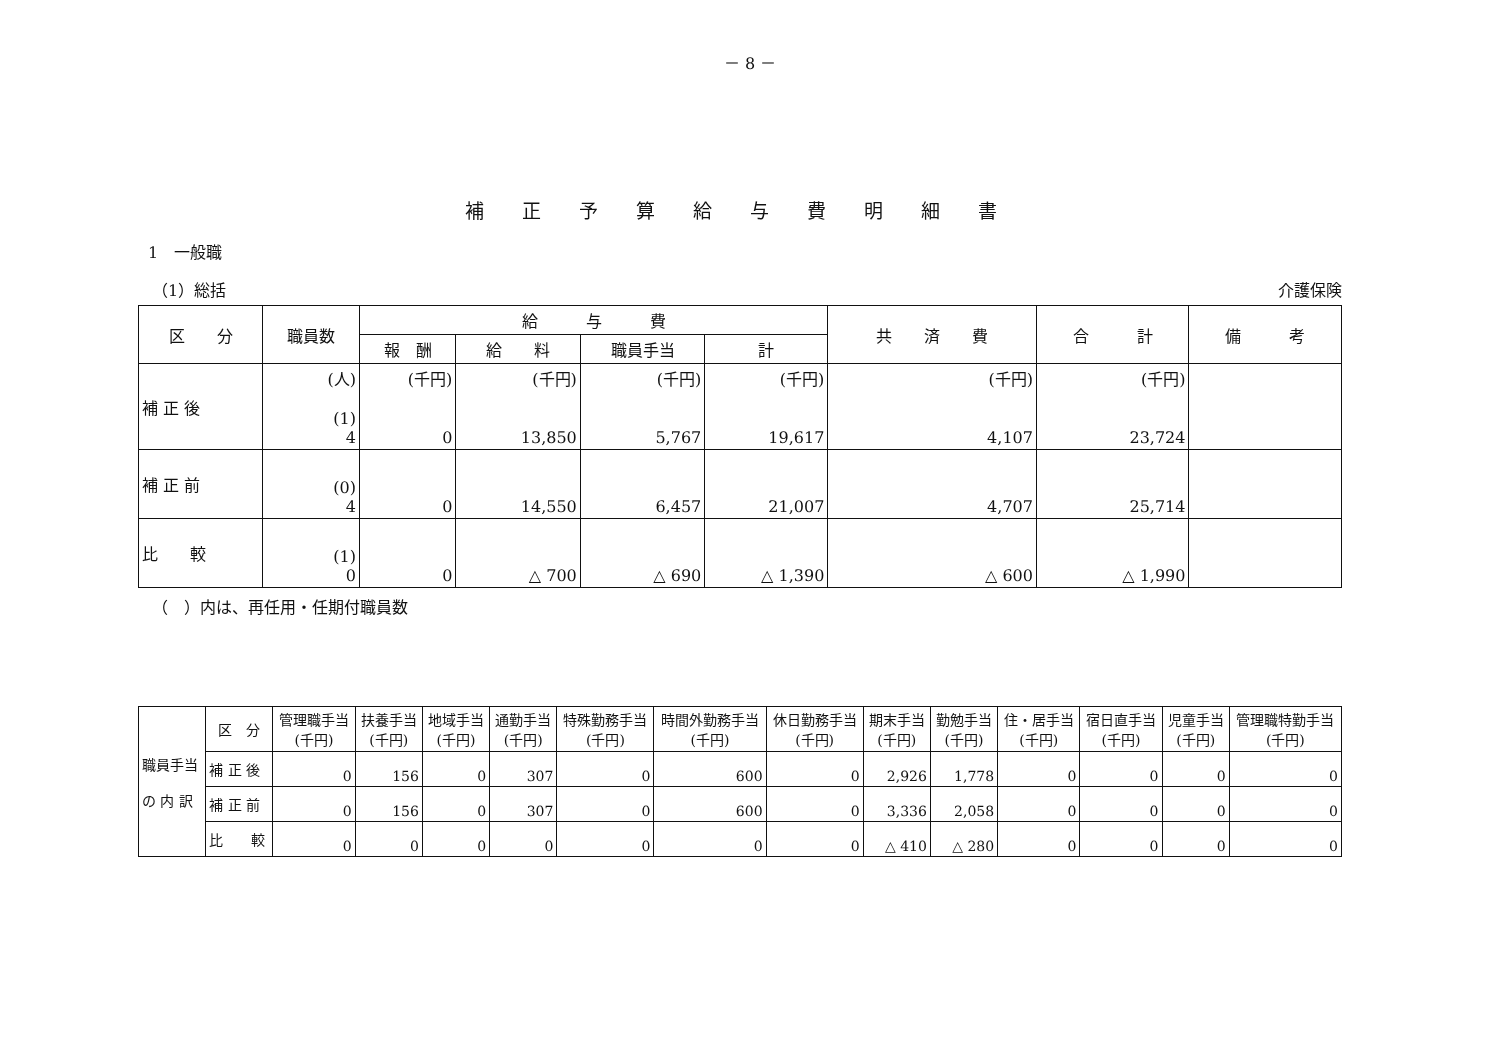－ 8 －
補正予算給与費明細書
1　一般職
（1）総括 介護保険
| 区 分 | 職員数 | 給 与 費 | | | | 共 済 費 | 合 計 | 備 考 |
| --- | --- | --- | --- | --- | --- | --- | --- | --- |
| | | 報 酬 | 給 料 | 職員手当 | 計 | | | |
| 補 正 後 | (人) (1) 4 | (千円) 0 | (千円) 13,850 | (千円) 5,767 | (千円) 19,617 | (千円) 4,107 | (千円) 23,724 | |
| 補 正 前 | (0) 4 | 0 | 14,550 | 6,457 | 21,007 | 4,707 | 25,714 | |
| 比 較 | (1) 0 | 0 | △ 700 | △ 690 | △ 1,390 | △ 600 | △ 1,990 | |
（　）内は、再任用・任期付職員数
| 職員手当 の 内 訳 | 区 分 | 管理職手当 (千円) | 扶養手当 (千円) | 地域手当 (千円) | 通勤手当 (千円) | 特殊勤務手当 (千円) | 時間外勤務手当 (千円) | 休日勤務手当 (千円) | 期末手当 (千円) | 勤勉手当 (千円) | 住・居手当 (千円) | 宿日直手当 (千円) | 児童手当 (千円) | 管理職特勤手当 (千円) |
| | 補 正 後 | 0 | 156 | 0 | 307 | 0 | 600 | 0 | 2,926 | 1,778 | 0 | 0 | 0 | 0 |
| | 補 正 前 | 0 | 156 | 0 | 307 | 0 | 600 | 0 | 3,336 | 2,058 | 0 | 0 | 0 | 0 |
| | 比 較 | 0 | 0 | 0 | 0 | 0 | 0 | 0 | △ 410 | △ 280 | 0 | 0 | 0 | 0 |